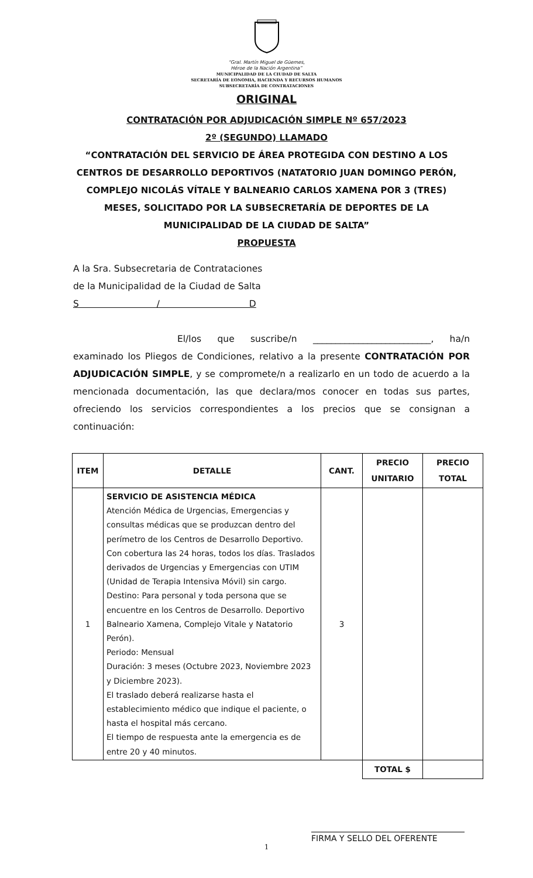“Gral. Martín Miguel de Güemes,
Héroe de la Nación Argentina”
MUNICIPALIDAD DE LA CIUDAD DE SALTA
SECRETARÍA DE EONOMIA, HACIENDA Y RECURSOS HUMANOS
SUBSECRETARÍA DE CONTRATACIONES
ORIGINAL
CONTRATACIÓN POR ADJUDICACIÓN SIMPLE Nº 657/2023
2º (SEGUNDO) LLAMADO
“CONTRATACIÓN DEL SERVICIO DE ÁREA PROTEGIDA CON DESTINO A LOS CENTROS DE DESARROLLO DEPORTIVOS (NATATORIO JUAN DOMINGO PERÓN, COMPLEJO NICOLÁS VÍTALE Y BALNEARIO CARLOS XAMENA POR 3 (TRES) MESES, SOLICITADO POR LA SUBSECRETARÍA DE DEPORTES DE LA MUNICIPALIDAD DE LA CIUDAD DE SALTA”
PROPUESTA
A la Sra. Subsecretaria de Contrataciones
de la Municipalidad de la Ciudad de Salta
S / D
El/los que suscribe/n __________________________, ha/n examinado los Pliegos de Condiciones, relativo a la presente CONTRATACIÓN POR ADJUDICACIÓN SIMPLE, y se compromete/n a realizarlo en un todo de acuerdo a la mencionada documentación, las que declara/mos conocer en todas sus partes, ofreciendo los servicios correspondientes a los precios que se consignan a continuación:
| ITEM | DETALLE | CANT. | PRECIO UNITARIO | PRECIO TOTAL |
| --- | --- | --- | --- | --- |
| 1 | SERVICIO DE ASISTENCIA MÉDICA Atención Médica de Urgencias, Emergencias y consultas médicas que se produzcan dentro del perímetro de los Centros de Desarrollo Deportivo. Con cobertura las 24 horas, todos los días. Traslados derivados de Urgencias y Emergencias con UTIM (Unidad de Terapia Intensiva Móvil) sin cargo. Destino: Para personal y toda persona que se encuentre en los Centros de Desarrollo. Deportivo Balneario Xamena, Complejo Vitale y Natatorio Perón). Periodo: Mensual Duración: 3 meses (Octubre 2023, Noviembre 2023 y Diciembre 2023). El traslado deberá realizarse hasta el establecimiento médico que indique el paciente, o hasta el hospital más cercano. El tiempo de respuesta ante la emergencia es de entre 20 y 40 minutos. | 3 | | |
| | | | TOTAL $ | |
FIRMA Y SELLO DEL OFERENTE
1